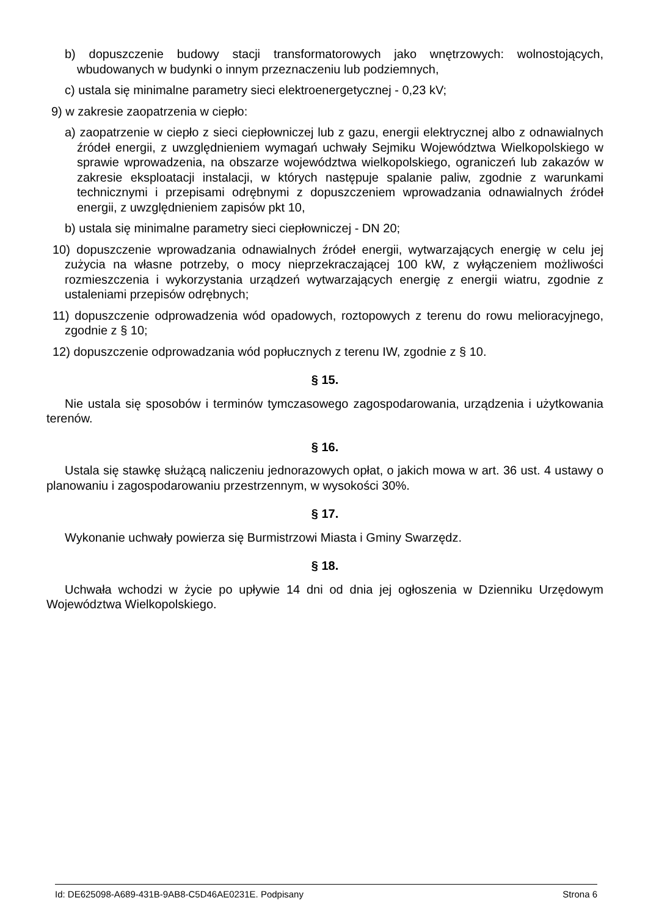b) dopuszczenie budowy stacji transformatorowych jako wnętrzowych: wolnostojących, wbudowanych w budynki o innym przeznaczeniu lub podziemnych,
c) ustala się minimalne parametry sieci elektroenergetycznej - 0,23 kV;
9) w zakresie zaopatrzenia w ciepło:
a) zaopatrzenie w ciepło z sieci ciepłowniczej lub z gazu, energii elektrycznej albo z odnawialnych źródeł energii, z uwzględnieniem wymagań uchwały Sejmiku Województwa Wielkopolskiego w sprawie wprowadzenia, na obszarze województwa wielkopolskiego, ograniczeń lub zakazów w zakresie eksploatacji instalacji, w których następuje spalanie paliw, zgodnie z warunkami technicznymi i przepisami odrębnymi z dopuszczeniem wprowadzania odnawialnych źródeł energii, z uwzględnieniem zapisów pkt 10,
b) ustala się minimalne parametry sieci ciepłowniczej - DN 20;
10) dopuszczenie wprowadzania odnawialnych źródeł energii, wytwarzających energię w celu jej zużycia na własne potrzeby, o mocy nieprzekraczającej 100 kW, z wyłączeniem możliwości rozmieszczenia i wykorzystania urządzeń wytwarzających energię z energii wiatru, zgodnie z ustaleniami przepisów odrębnych;
11) dopuszczenie odprowadzenia wód opadowych, roztopowych z terenu do rowu melioracyjnego, zgodnie z § 10;
12) dopuszczenie odprowadzania wód popłucznych z terenu IW, zgodnie z § 10.
§ 15.
Nie ustala się sposobów i terminów tymczasowego zagospodarowania, urządzenia i użytkowania terenów.
§ 16.
Ustala się stawkę służącą naliczeniu jednorazowych opłat, o jakich mowa w art. 36 ust. 4 ustawy o planowaniu i zagospodarowaniu przestrzennym, w wysokości 30%.
§ 17.
Wykonanie uchwały powierza się Burmistrzowi Miasta i Gminy Swarzędz.
§ 18.
Uchwała wchodzi w życie po upływie 14 dni od dnia jej ogłoszenia w Dzienniku Urzędowym Województwa Wielkopolskiego.
Id: DE625098-A689-431B-9AB8-C5D46AE0231E. Podpisany Strona 6